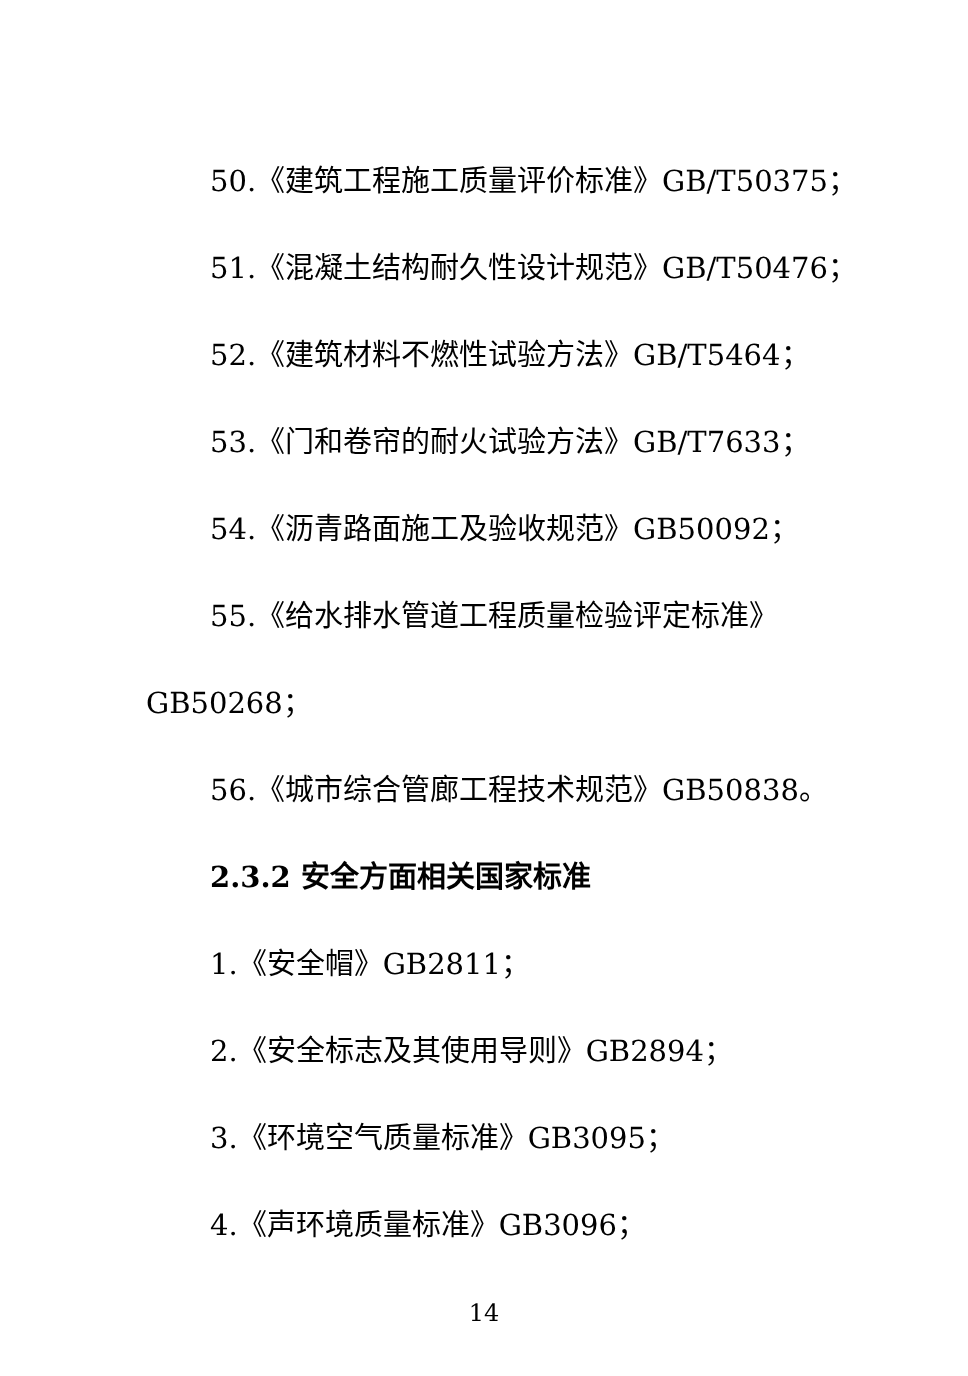50.《建筑工程施工质量评价标准》GB/T50375；
51.《混凝土结构耐久性设计规范》GB/T50476；
52.《建筑材料不燃性试验方法》GB/T5464；
53.《门和卷帘的耐火试验方法》GB/T7633；
54.《沥青路面施工及验收规范》GB50092；
55.《给水排水管道工程质量检验评定标准》
GB50268；
56.《城市综合管廊工程技术规范》GB50838。
2.3.2 安全方面相关国家标准
1.《安全帽》GB2811；
2.《安全标志及其使用导则》GB2894；
3.《环境空气质量标准》GB3095；
4.《声环境质量标准》GB3096；
14